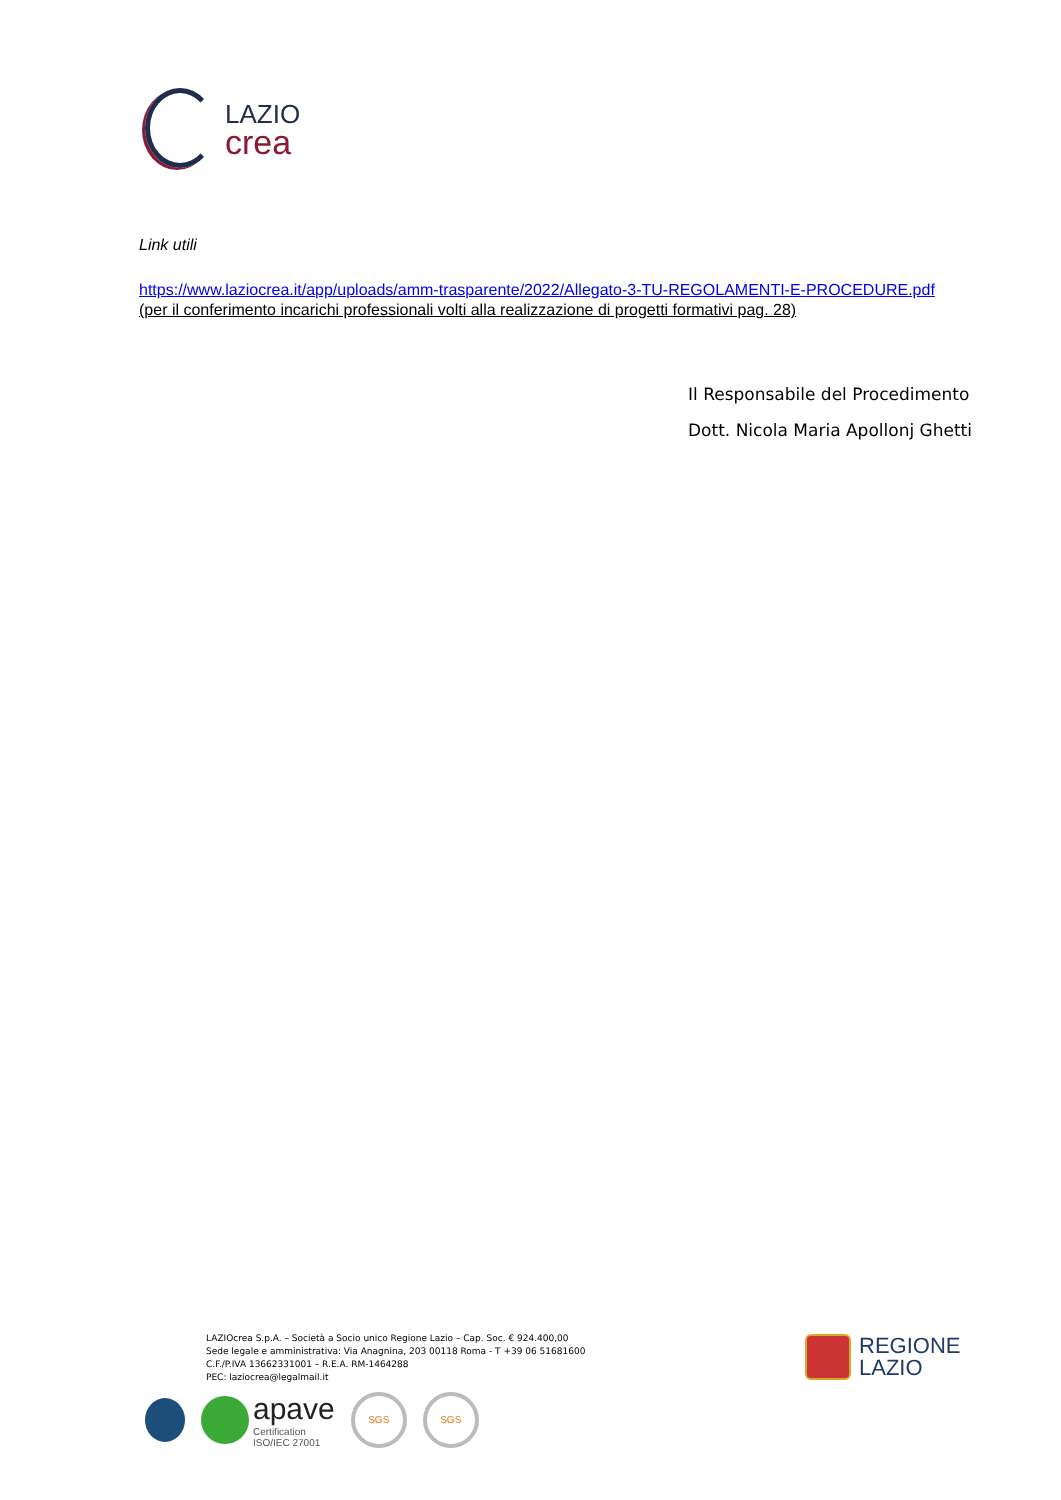LAZIO
crea
Link utili
https://www.laziocrea.it/app/uploads/amm-trasparente/2022/Allegato-3-TU-REGOLAMENTI-E-PROCEDURE.pdf (per il conferimento incarichi professionali volti alla realizzazione di progetti formativi pag. 28)
Il Responsabile del Procedimento
Dott. Nicola Maria Apollonj Ghetti
LAZIOcrea S.p.A. – Società a Socio unico Regione Lazio – Cap. Soc. € 924.400,00
Sede legale e amministrativa: Via Anagnina, 203 00118 Roma - T +39 06 51681600
C.F./P.IVA 13662331001 – R.E.A. RM-1464288
PEC: laziocrea@legalmail.it
apave
Certification
ISO/IEC 27001
SGS SGS
REGIONE
LAZIO